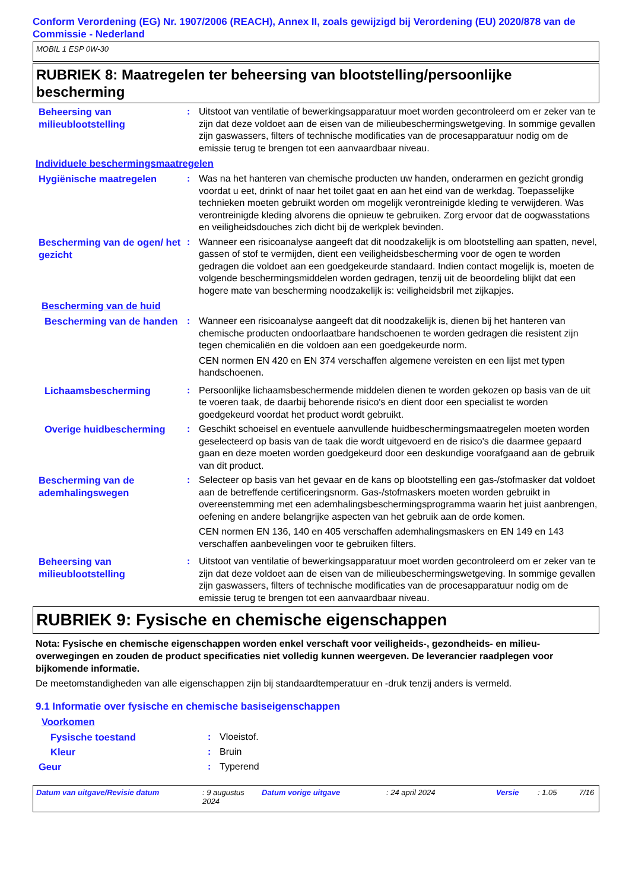Conform Verordening (EG) Nr. 1907/2006 (REACH), Annex II, zoals gewijzigd bij Verordening (EU) 2020/878 van de Commissie - Nederland
MOBIL 1 ESP 0W-30
RUBRIEK 8: Maatregelen ter beheersing van blootstelling/persoonlijke bescherming
Beheersing van milieublootstelling
: Uitstoot van ventilatie of bewerkingsapparatuur moet worden gecontroleerd om er zeker van te zijn dat deze voldoet aan de eisen van de milieubeschermingswetgeving. In sommige gevallen zijn gaswassers, filters of technische modificaties van de procesapparatuur nodig om de emissie terug te brengen tot een aanvaardbaar niveau.
Individuele beschermingsmaatregelen
Hygiënische maatregelen
: Was na het hanteren van chemische producten uw handen, onderarmen en gezicht grondig voordat u eet, drinkt of naar het toilet gaat en aan het eind van de werkdag. Toepasselijke technieken moeten gebruikt worden om mogelijk verontreinigde kleding te verwijderen. Was verontreinigde kleding alvorens die opnieuw te gebruiken. Zorg ervoor dat de oogwasstations en veiligheidsdouches zich dicht bij de werkplek bevinden.
Bescherming van de ogen/ het gezicht
: Wanneer een risicoanalyse aangeeft dat dit noodzakelijk is om blootstelling aan spatten, nevel, gassen of stof te vermijden, dient een veiligheidsbescherming voor de ogen te worden gedragen die voldoet aan een goedgekeurde standaard. Indien contact mogelijk is, moeten de volgende beschermingsmiddelen worden gedragen, tenzij uit de beoordeling blijkt dat een hogere mate van bescherming noodzakelijk is: veiligheidsbril met zijkapjes.
Bescherming van de huid
Bescherming van de handen
: Wanneer een risicoanalyse aangeeft dat dit noodzakelijk is, dienen bij het hanteren van chemische producten ondoorlaatbare handschoenen te worden gedragen die resistent zijn tegen chemicaliën en die voldoen aan een goedgekeurde norm.
CEN normen EN 420 en EN 374 verschaffen algemene vereisten en een lijst met typen handschoenen.
Lichaamsbescherming
: Persoonlijke lichaamsbeschermende middelen dienen te worden gekozen op basis van de uit te voeren taak, de daarbij behorende risico's en dient door een specialist te worden goedgekeurd voordat het product wordt gebruikt.
Overige huidbescherming
: Geschikt schoeisel en eventuele aanvullende huidbeschermingsmaatregelen moeten worden geselecteerd op basis van de taak die wordt uitgevoerd en de risico's die daarmee gepaard gaan en deze moeten worden goedgekeurd door een deskundige voorafgaand aan de gebruik van dit product.
Bescherming van de ademhalingswegen
: Selecteer op basis van het gevaar en de kans op blootstelling een gas-/stofmasker dat voldoet aan de betreffende certificeringsnorm. Gas-/stofmaskers moeten worden gebruikt in overeenstemming met een ademhalingsbeschermingsprogramma waarin het juist aanbrengen, oefening en andere belangrijke aspecten van het gebruik aan de orde komen.
CEN normen EN 136, 140 en 405 verschaffen ademhalingsmaskers en EN 149 en 143 verschaffen aanbevelingen voor te gebruiken filters.
Beheersing van milieublootstelling
: Uitstoot van ventilatie of bewerkingsapparatuur moet worden gecontroleerd om er zeker van te zijn dat deze voldoet aan de eisen van de milieubeschermingswetgeving. In sommige gevallen zijn gaswassers, filters of technische modificaties van de procesapparatuur nodig om de emissie terug te brengen tot een aanvaardbaar niveau.
RUBRIEK 9: Fysische en chemische eigenschappen
Nota: Fysische en chemische eigenschappen worden enkel verschaft voor veiligheids-, gezondheids- en milieu-overwegingen en zouden de product specificaties niet volledig kunnen weergeven. De leverancier raadplegen voor bijkomende informatie.
De meetomstandigheden van alle eigenschappen zijn bij standaardtemperatuur en -druk tenzij anders is vermeld.
9.1 Informatie over fysische en chemische basiseigenschappen
Voorkomen
Fysische toestand
: Vloeistof.
Kleur
: Bruin
Geur
: Typerend
Datum van uitgave/Revisie datum: 9 augustus 2024 Datum vorige uitgave: 24 april 2024 Versie: 1.05 7/16